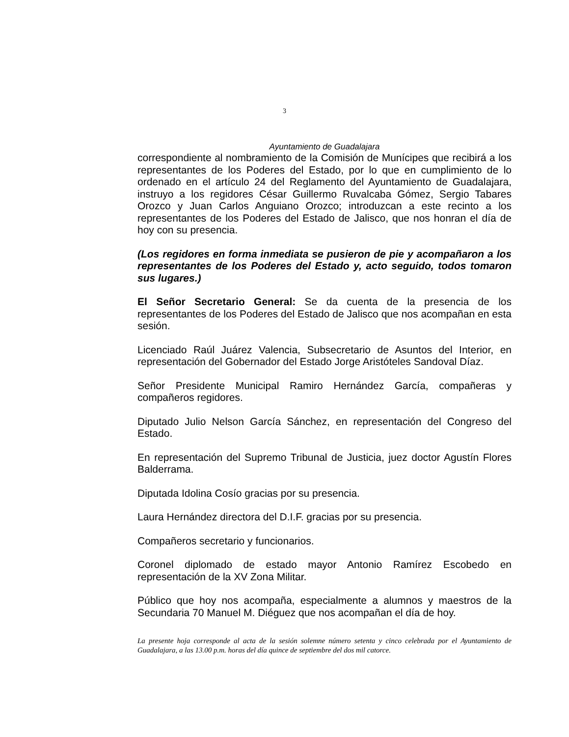3
Ayuntamiento de Guadalajara
correspondiente al nombramiento de la Comisión de Munícipes que recibirá a los representantes de los Poderes del Estado, por lo que en cumplimiento de lo ordenado en el artículo 24 del Reglamento del Ayuntamiento de Guadalajara, instruyo a los regidores César Guillermo Ruvalcaba Gómez, Sergio Tabares Orozco y Juan Carlos Anguiano Orozco; introduzcan a este recinto a los representantes de los Poderes del Estado de Jalisco, que nos honran el día de hoy con su presencia.
(Los regidores en forma inmediata se pusieron de pie y acompañaron a los representantes de los Poderes del Estado y, acto seguido, todos tomaron sus lugares.)
El Señor Secretario General: Se da cuenta de la presencia de los representantes de los Poderes del Estado de Jalisco que nos acompañan en esta sesión.
Licenciado Raúl Juárez Valencia, Subsecretario de Asuntos del Interior, en representación del Gobernador del Estado Jorge Aristóteles Sandoval Díaz.
Señor Presidente Municipal Ramiro Hernández García, compañeras y compañeros regidores.
Diputado Julio Nelson García Sánchez, en representación del Congreso del Estado.
En representación del Supremo Tribunal de Justicia, juez doctor Agustín Flores Balderrama.
Diputada Idolina Cosío gracias por su presencia.
Laura Hernández directora del D.I.F. gracias por su presencia.
Compañeros secretario y funcionarios.
Coronel diplomado de estado mayor Antonio Ramírez Escobedo en representación de la XV Zona Militar.
Público que hoy nos acompaña, especialmente a alumnos y maestros de la Secundaria 70 Manuel M. Diéguez que nos acompañan el día de hoy.
La presente hoja corresponde al acta de la sesión solemne número setenta y cinco celebrada por el Ayuntamiento de Guadalajara, a las 13.00 p.m. horas del día quince de septiembre del dos mil catorce.